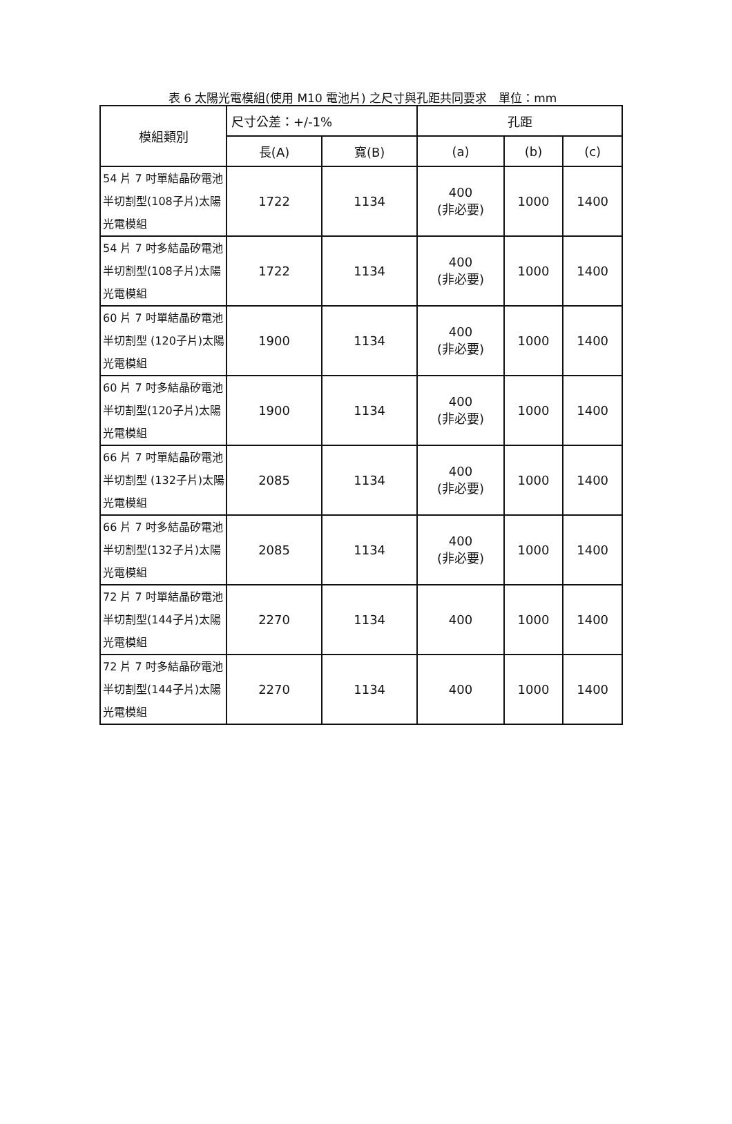表 6 太陽光電模組(使用 M10 電池片) 之尺寸與孔距共同要求　單位：mm
| 模組類別 | 尺寸公差：+/-1% | | 孔距 | | |
| --- | --- | --- | --- | --- | --- |
| | 長(A) | 寬(B) | (a) | (b) | (c) |
| 54 片 7 吋單結晶矽電池半切割型(108子片)太陽光電模組 | 1722 | 1134 | 400 (非必要) | 1000 | 1400 |
| 54 片 7 吋多結晶矽電池半切割型(108子片)太陽光電模組 | 1722 | 1134 | 400 (非必要) | 1000 | 1400 |
| 60 片 7 吋單結晶矽電池半切割型 (120子片)太陽光電模組 | 1900 | 1134 | 400 (非必要) | 1000 | 1400 |
| 60 片 7 吋多結晶矽電池半切割型(120子片)太陽光電模組 | 1900 | 1134 | 400 (非必要) | 1000 | 1400 |
| 66 片 7 吋單結晶矽電池半切割型 (132子片)太陽光電模組 | 2085 | 1134 | 400 (非必要) | 1000 | 1400 |
| 66 片 7 吋多結晶矽電池半切割型(132子片)太陽光電模組 | 2085 | 1134 | 400 (非必要) | 1000 | 1400 |
| 72 片 7 吋單結晶矽電池半切割型(144子片)太陽光電模組 | 2270 | 1134 | 400 | 1000 | 1400 |
| 72 片 7 吋多結晶矽電池半切割型(144子片)太陽光電模組 | 2270 | 1134 | 400 | 1000 | 1400 |